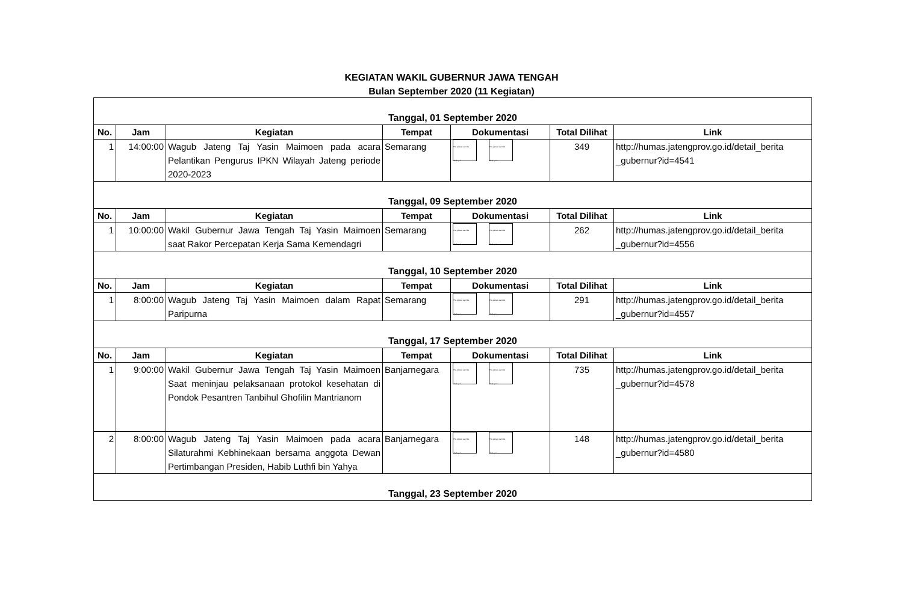KEGIATAN WAKIL GUBERNUR JAWA TENGAH
Bulan September 2020 (11 Kegiatan)
| Tanggal, 01 September 2020 | | | | | | |
| No. | Jam | Kegiatan | Tempat | Dokumentasi | Total Dilihat | Link |
| 1 | 14:00:00 | Wagub Jateng Taj Yasin Maimoen pada acara Pelantikan Pengurus IPKN Wilayah Jateng periode 2020-2023 | Semarang | The picture can't be displayed. The picture can't be displayed. | 349 | http://humas.jatengprov.go.id/detail_berita _gubernur?id=4541 |
| Tanggal, 09 September 2020 | | | | | | |
| No. | Jam | Kegiatan | Tempat | Dokumentasi | Total Dilihat | Link |
| 1 | 10:00:00 | Wakil Gubernur Jawa Tengah Taj Yasin Maimoen saat Rakor Percepatan Kerja Sama Kemendagri | Semarang | The picture can't be displayed. The picture can't be displayed. | 262 | http://humas.jatengprov.go.id/detail_berita _gubernur?id=4556 |
| Tanggal, 10 September 2020 | | | | | | |
| No. | Jam | Kegiatan | Tempat | Dokumentasi | Total Dilihat | Link |
| 1 | 8:00:00 | Wagub Jateng Taj Yasin Maimoen dalam Rapat Paripurna | Semarang | The picture can't be displayed. The picture can't be displayed. | 291 | http://humas.jatengprov.go.id/detail_berita _gubernur?id=4557 |
| Tanggal, 17 September 2020 | | | | | | |
| No. | Jam | Kegiatan | Tempat | Dokumentasi | Total Dilihat | Link |
| 1 | 9:00:00 | Wakil Gubernur Jawa Tengah Taj Yasin Maimoen Saat meninjau pelaksanaan protokol kesehatan di Pondok Pesantren Tanbihul Ghofilin Mantrianom | Banjarnegara | The picture can't be displayed. The picture can't be displayed. | 735 | http://humas.jatengprov.go.id/detail_berita _gubernur?id=4578 |
| 2 | 8:00:00 | Wagub Jateng Taj Yasin Maimoen pada acara Silaturahmi Kebhinekaan bersama anggota Dewan Pertimbangan Presiden, Habib Luthfi bin Yahya | Banjarnegara | The picture can't be displayed. The picture can't be displayed. | 148 | http://humas.jatengprov.go.id/detail_berita _gubernur?id=4580 |
| Tanggal, 23 September 2020 | | | | | | |